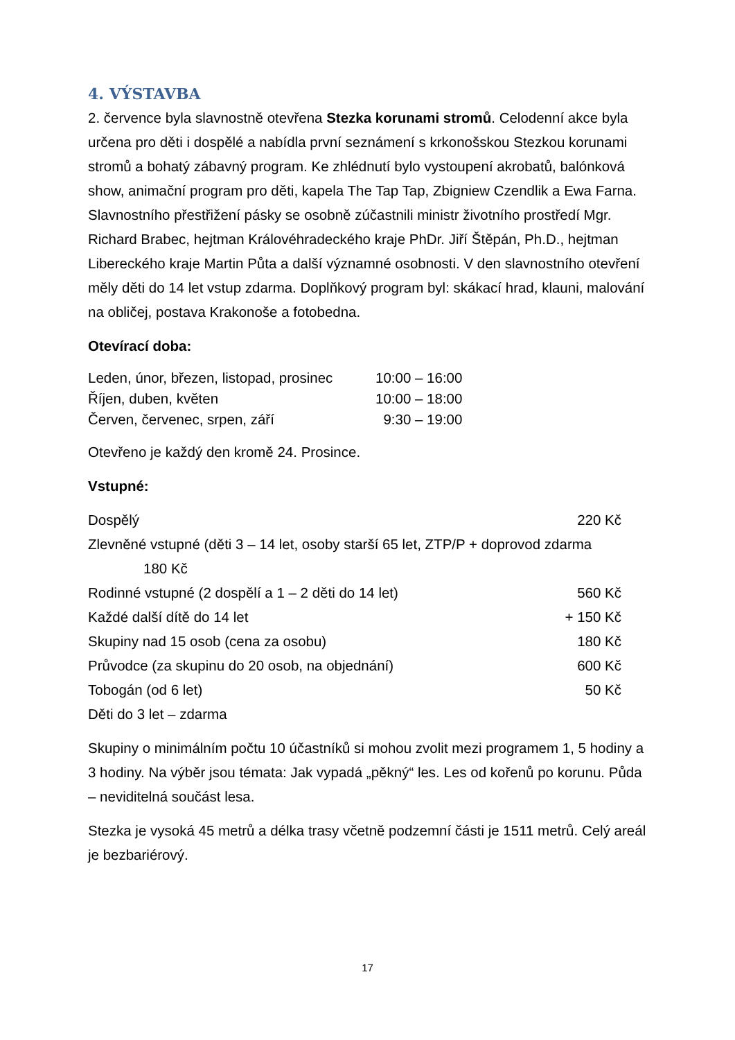4. VÝSTAVBA
2. července byla slavnostně otevřena Stezka korunami stromů. Celodenní akce byla určena pro děti i dospělé a nabídla první seznámení s krkonošskou Stezkou korunami stromů a bohatý zábavný program. Ke zhlédnutí bylo vystoupení akrobatů, balónková show, animační program pro děti, kapela The Tap Tap, Zbigniew Czendlik a Ewa Farna. Slavnostního přestřižení pásky se osobně zúčastnili ministr životního prostředí Mgr. Richard Brabec, hejtman Královéhradeckého kraje PhDr. Jiří Štěpán, Ph.D., hejtman Libereckého kraje Martin Půta a další významné osobnosti. V den slavnostního otevření měly děti do 14 let vstup zdarma. Doplňkový program byl: skákací hrad, klauni, malování na obličej, postava Krakonoše a fotobedna.
Otevírací doba:
| Leden, únor, březen, listopad, prosinec | 10:00 – 16:00 |
| Říjen, duben, květen | 10:00 – 18:00 |
| Červen, červenec, srpen, září | 9:30 – 19:00 |
Otevřeno je každý den kromě 24. Prosince.
Vstupné:
| Dospělý | 220 Kč |
| Zlevněné vstupné (děti 3 – 14 let, osoby starší 65 let, ZTP/P + doprovod zdarma 180 Kč | |
| Rodinné vstupné (2 dospělí a 1 – 2 děti do 14 let) | 560 Kč |
| Každé další dítě do 14 let | + 150 Kč |
| Skupiny nad 15 osob (cena za osobu) | 180 Kč |
| Průvodce (za skupinu do 20 osob, na objednání) | 600 Kč |
| Tobogán (od 6 let) | 50 Kč |
| Děti do 3 let – zdarma | |
Skupiny o minimálním počtu 10 účastníků si mohou zvolit mezi programem 1, 5 hodiny a 3 hodiny. Na výběr jsou témata: Jak vypadá „pěkný“ les. Les od kořenů po korunu. Půda – neviditelná součást lesa.
Stezka je vysoká 45 metrů a délka trasy včetně podzemní části je 1511 metrů. Celý areál je bezbariérový.
17